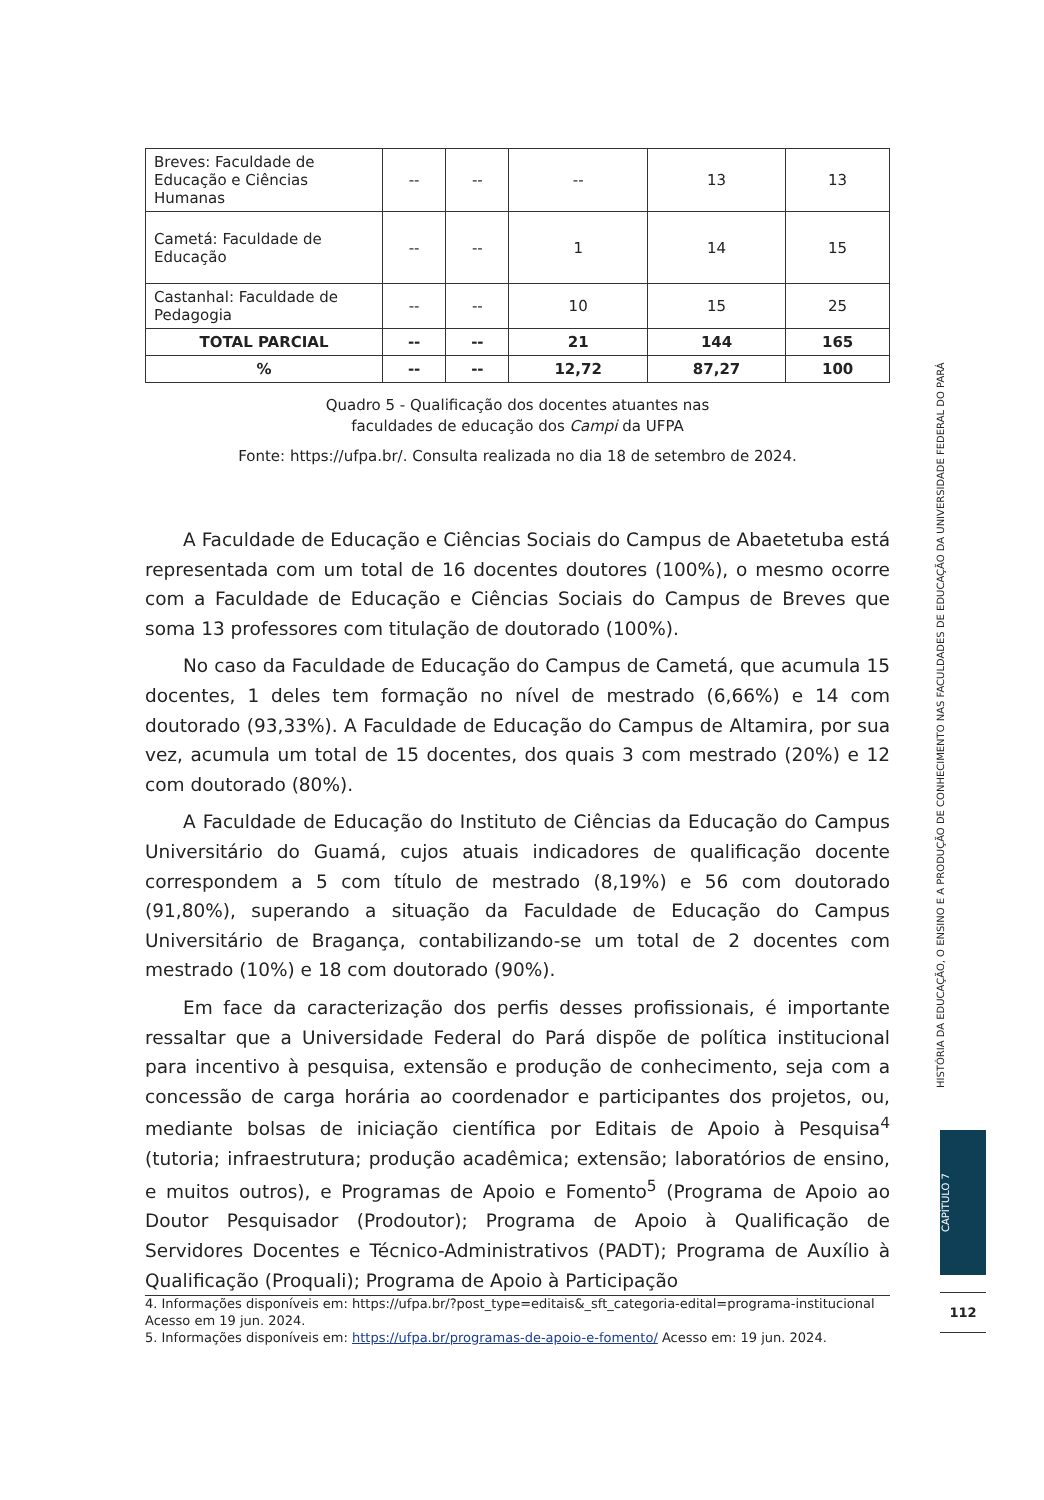| Breves: Faculdade de Educação e Ciências Humanas | -- | -- | -- | 13 | 13 |
| Cametá: Faculdade de Educação | -- | -- | 1 | 14 | 15 |
| Castanhal: Faculdade de Pedagogia | -- | -- | 10 | 15 | 25 |
| TOTAL PARCIAL | -- | -- | 21 | 144 | 165 |
| % | -- | -- | 12,72 | 87,27 | 100 |
Quadro 5 - Qualificação dos docentes atuantes nas
faculdades de educação dos Campi da UFPA
Fonte: https://ufpa.br/. Consulta realizada no dia 18 de setembro de 2024.
A Faculdade de Educação e Ciências Sociais do Campus de Abaetetuba está representada com um total de 16 docentes doutores (100%), o mesmo ocorre com a Faculdade de Educação e Ciências Sociais do Campus de Breves que soma 13 professores com titulação de doutorado (100%).
No caso da Faculdade de Educação do Campus de Cametá, que acumula 15 docentes, 1 deles tem formação no nível de mestrado (6,66%) e 14 com doutorado (93,33%). A Faculdade de Educação do Campus de Altamira, por sua vez, acumula um total de 15 docentes, dos quais 3 com mestrado (20%) e 12 com doutorado (80%).
A Faculdade de Educação do Instituto de Ciências da Educação do Campus Universitário do Guamá, cujos atuais indicadores de qualificação docente correspondem a 5 com título de mestrado (8,19%) e 56 com doutorado (91,80%), superando a situação da Faculdade de Educação do Campus Universitário de Bragança, contabilizando-se um total de 2 docentes com mestrado (10%) e 18 com doutorado (90%).
Em face da caracterização dos perfis desses profissionais, é importante ressaltar que a Universidade Federal do Pará dispõe de política institucional para incentivo à pesquisa, extensão e produção de conhecimento, seja com a concessão de carga horária ao coordenador e participantes dos projetos, ou, mediante bolsas de iniciação científica por Editais de Apoio à Pesquisa<sup>4</sup> (tutoria; infraestrutura; produção acadêmica; extensão; laboratórios de ensino, e muitos outros), e Programas de Apoio e Fomento<sup>5</sup> (Programa de Apoio ao Doutor Pesquisador (Prodoutor); Programa de Apoio à Qualificação de Servidores Docentes e Técnico-Administrativos (PADT); Programa de Auxílio à Qualificação (Proquali); Programa de Apoio à Participação
4. Informações disponíveis em: https://ufpa.br/?post_type=editais&_sft_categoria-edital=programa-institucional Acesso em 19 jun. 2024.
5. Informações disponíveis em: https://ufpa.br/programas-de-apoio-e-fomento/ Acesso em: 19 jun. 2024.
HISTÓRIA DA EDUCAÇÃO, O ENSINO E A PRODUÇÃO DE CONHECIMENTO NAS FACULDADES DE EDUCAÇÃO DA UNIVERSIDADE FEDERAL DO PARÁ
CAPÍTULO 7
112